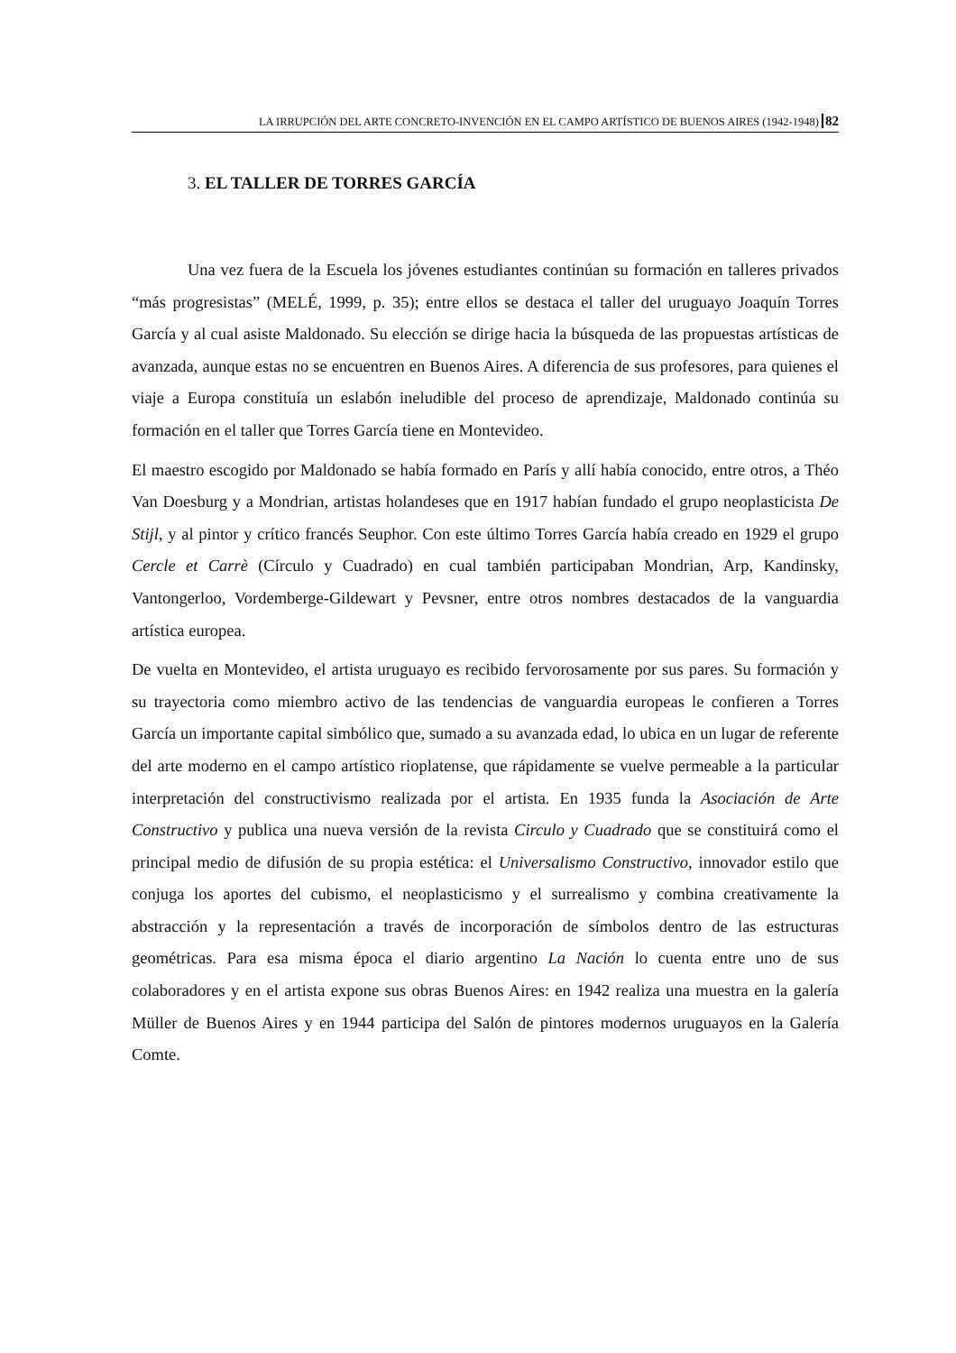LA IRRUPCIÓN DEL ARTE CONCRETO-INVENCIÓN EN EL CAMPO ARTÍSTICO DE BUENOS AIRES (1942-1948) 82
3. EL TALLER DE TORRES GARCÍA
Una vez fuera de la Escuela los jóvenes estudiantes continúan su formación en talleres privados “más progresistas” (MELÉ, 1999, p. 35); entre ellos se destaca el taller del uruguayo Joaquín Torres García y al cual asiste Maldonado. Su elección se dirige hacia la búsqueda de las propuestas artísticas de avanzada, aunque estas no se encuentren en Buenos Aires. A diferencia de sus profesores, para quienes el viaje a Europa constituía un eslabón ineludible del proceso de aprendizaje, Maldonado continúa su formación en el taller que Torres García tiene en Montevideo.
El maestro escogido por Maldonado se había formado en París y allí había conocido, entre otros, a Théo Van Doesburg y a Mondrian, artistas holandeses que en 1917 habían fundado el grupo neoplasticista De Stijl, y al pintor y crítico francés Seuphor. Con este último Torres García había creado en 1929 el grupo Cercle et Carrè (Círculo y Cuadrado) en cual también participaban Mondrian, Arp, Kandinsky, Vantongerloo, Vordemberge-Gildewart y Pevsner, entre otros nombres destacados de la vanguardia artística europea.
De vuelta en Montevideo, el artista uruguayo es recibido fervorosamente por sus pares. Su formación y su trayectoria como miembro activo de las tendencias de vanguardia europeas le confieren a Torres García un importante capital simbólico que, sumado a su avanzada edad, lo ubica en un lugar de referente del arte moderno en el campo artístico rioplatense, que rápidamente se vuelve permeable a la particular interpretación del constructivismo realizada por el artista. En 1935 funda la Asociación de Arte Constructivo y publica una nueva versión de la revista Circulo y Cuadrado que se constituirá como el principal medio de difusión de su propia estética: el Universalismo Constructivo, innovador estilo que conjuga los aportes del cubismo, el neoplasticismo y el surrealismo y combina creativamente la abstracción y la representación a través de incorporación de símbolos dentro de las estructuras geométricas. Para esa misma época el diario argentino La Nación lo cuenta entre uno de sus colaboradores y en el artista expone sus obras Buenos Aires: en 1942 realiza una muestra en la galería Müller de Buenos Aires y en 1944 participa del Salón de pintores modernos uruguayos en la Galería Comte.